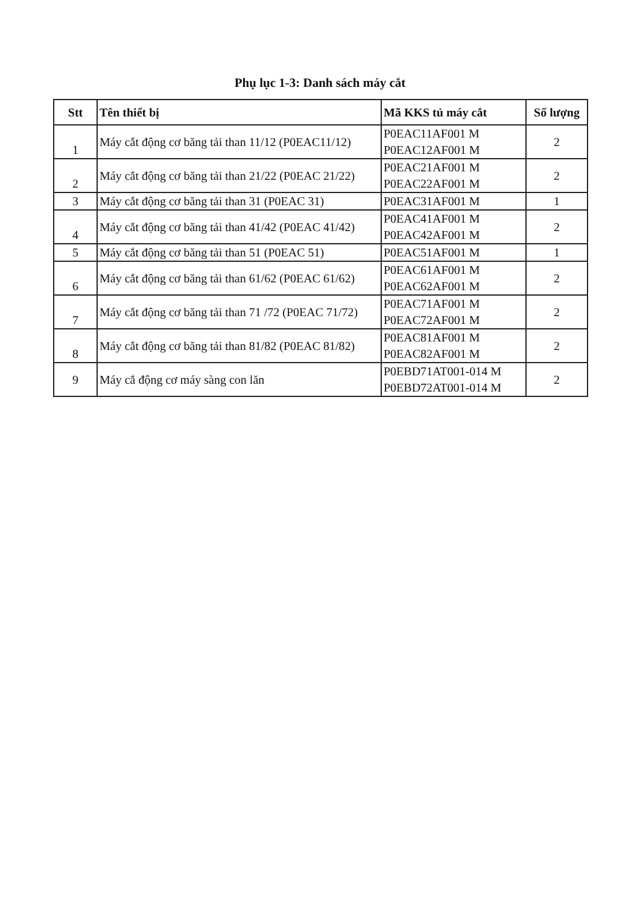Phụ lục 1-3: Danh sách máy cắt
| Stt | Tên thiết bị | Mã KKS tủ máy cắt | Số lượng |
| --- | --- | --- | --- |
| 1 | Máy cắt động cơ băng tải than 11/12 (P0EAC11/12) | P0EAC11AF001 M P0EAC12AF001 M | 2 |
| 2 | Máy cắt động cơ băng tải than 21/22 (P0EAC 21/22) | P0EAC21AF001 M P0EAC22AF001 M | 2 |
| 3 | Máy cắt động cơ băng tải than 31 (P0EAC 31) | P0EAC31AF001 M | 1 |
| 4 | Máy cắt động cơ băng tải than 41/42 (P0EAC 41/42) | P0EAC41AF001 M P0EAC42AF001 M | 2 |
| 5 | Máy cắt động cơ băng tải than 51 (P0EAC 51) | P0EAC51AF001 M | 1 |
| 6 | Máy cắt động cơ băng tải than 61/62 (P0EAC 61/62) | P0EAC61AF001 M P0EAC62AF001 M | 2 |
| 7 | Máy cắt động cơ băng tải than 71 /72 (P0EAC 71/72) | P0EAC71AF001 M P0EAC72AF001 M | 2 |
| 8 | Máy cắt động cơ băng tải than 81/82 (P0EAC 81/82) | P0EAC81AF001 M P0EAC82AF001 M | 2 |
| 9 | Máy cắ động cơ máy sàng con lăn | P0EBD71AT001-014 M P0EBD72AT001-014 M | 2 |